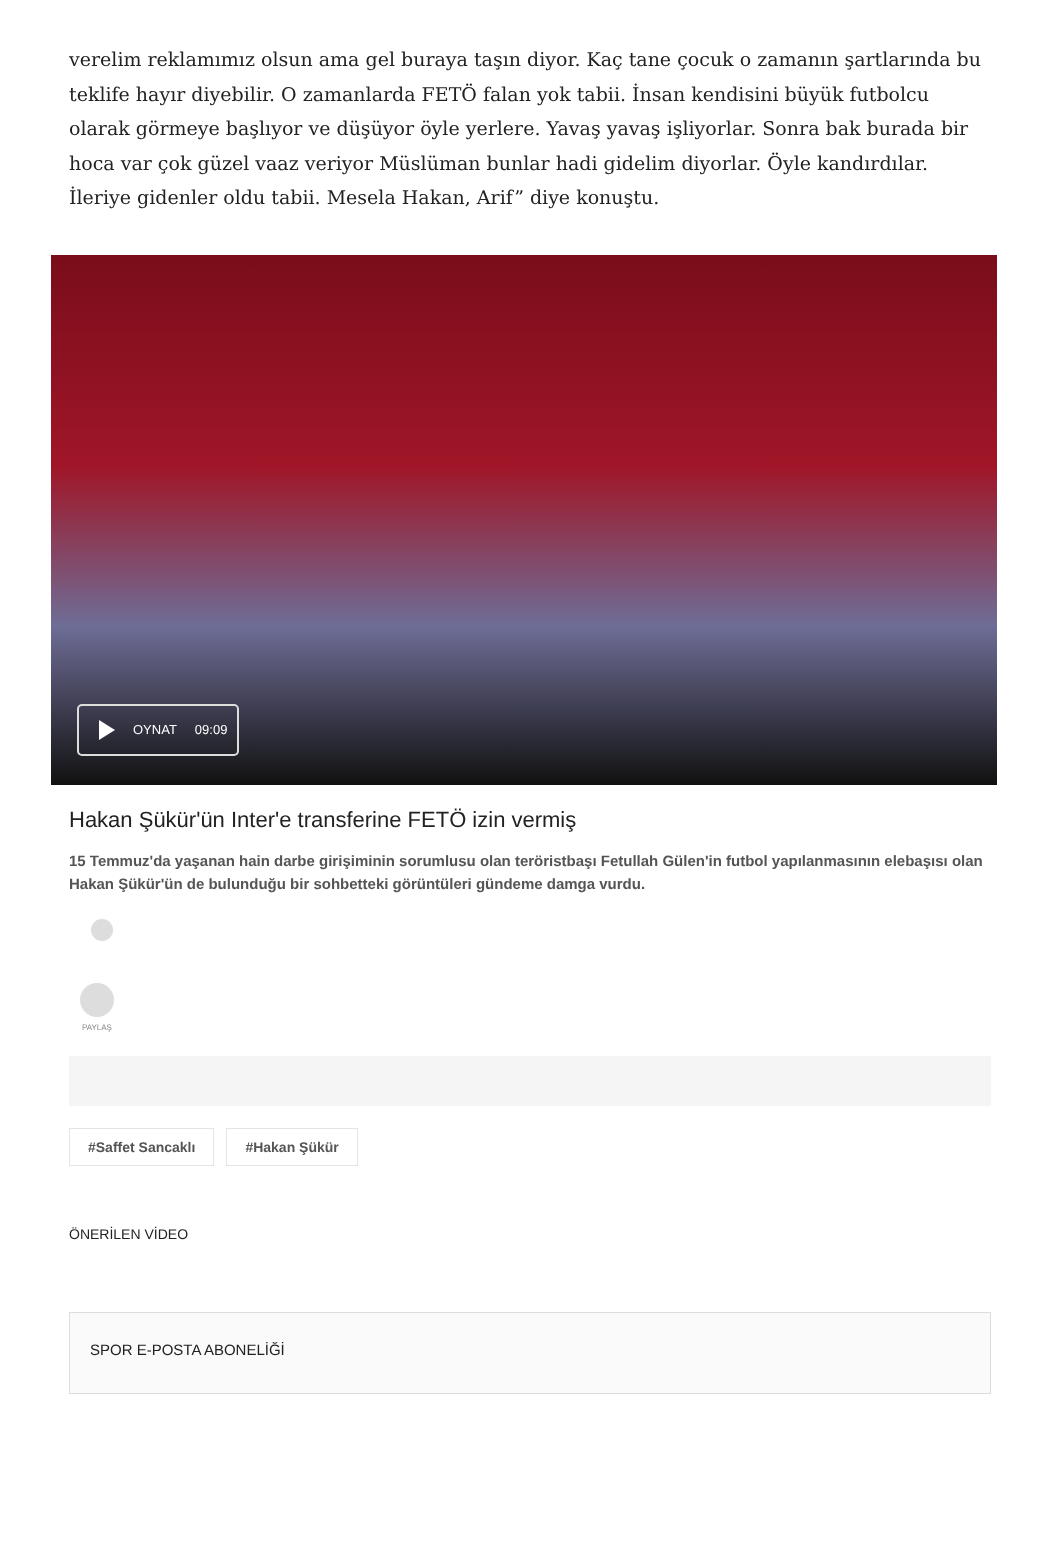verelim reklamımız olsun ama gel buraya taşın diyor. Kaç tane çocuk o zamanın şartlarında bu teklife hayır diyebilir. O zamanlarda FETÖ falan yok tabii. İnsan kendisini büyük futbolcu olarak görmeye başlıyor ve düşüyor öyle yerlere. Yavaş yavaş işliyorlar. Sonra bak burada bir hoca var çok güzel vaaz veriyor Müslüman bunlar hadi gidelim diyorlar. Öyle kandırdılar. İleriye gidenler oldu tabii. Mesela Hakan, Arif” diye konuştu.
OYNAT 09:09
Hakan Şükür'ün Inter'e transferine FETÖ izin vermiş
15 Temmuz'da yaşanan hain darbe girişiminin sorumlusu olan teröristbaşı Fetullah Gülen'in futbol yapılanmasının elebaşısı olan Hakan Şükür'ün de bulunduğu bir sohbetteki görüntüleri gündeme damga vurdu.
PAYLAŞ
#Saffet Sancaklı #Hakan Şükür
ÖNERİLEN VİDEO
SPOR E-POSTA ABONELİĞİ